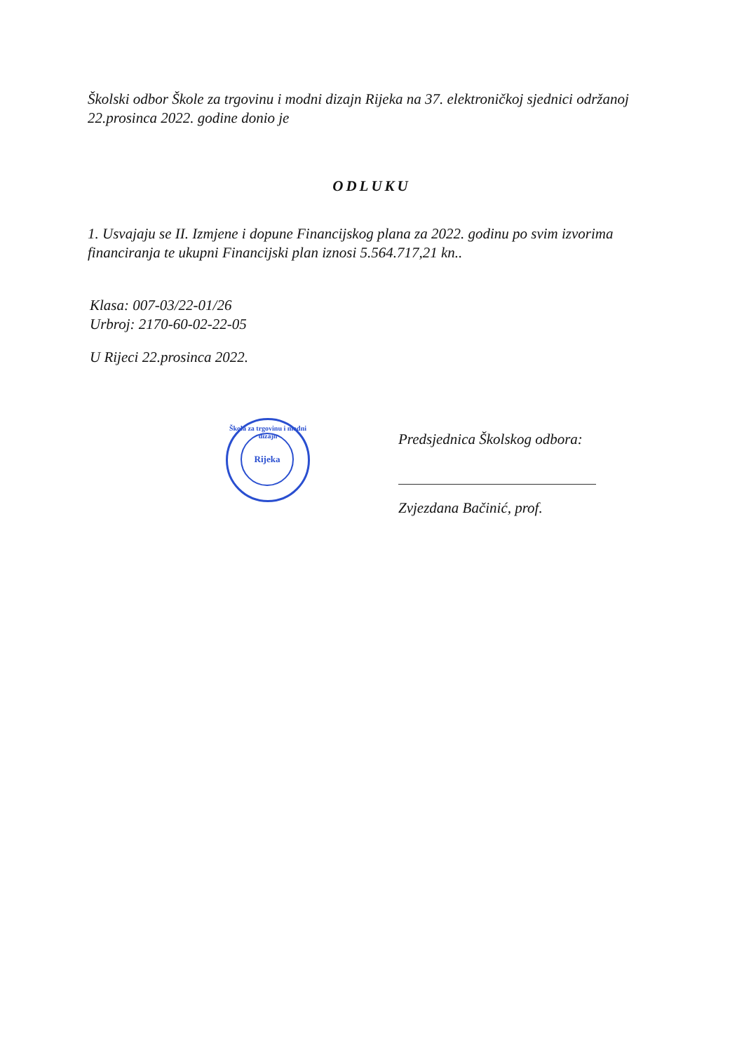Školski odbor Škole za trgovinu i modni dizajn Rijeka na 37. elektroničkoj sjednici održanoj 22.prosinca 2022. godine donio je
ODLUKU
1. Usvajaju se II. Izmjene i dopune Financijskog plana za 2022. godinu po svim izvorima financiranja te ukupni Financijski plan iznosi 5.564.717,21 kn..
Klasa: 007-03/22-01/26
Urbroj: 2170-60-02-22-05
U Rijeci 22.prosinca 2022.
Škola za trgovinu i modni dizajn
Rijeka
Predsjednica Školskog odbora:
Zvjezdana Bačinić, prof.